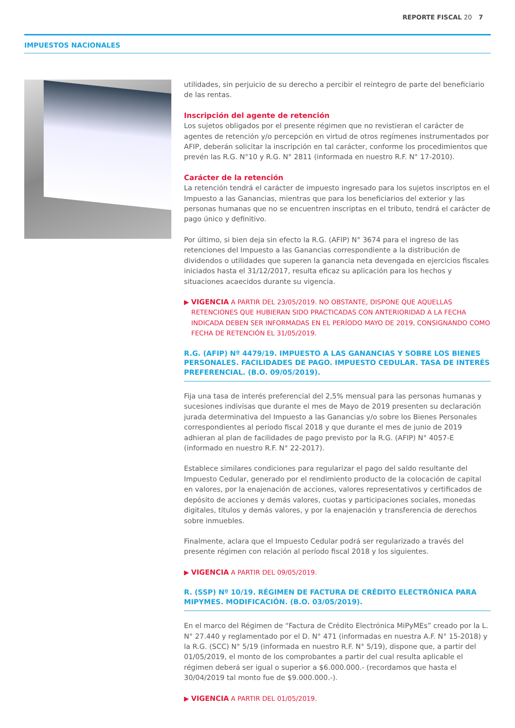REPORTE FISCAL 20 7
IMPUESTOS NACIONALES
utilidades, sin perjuicio de su derecho a percibir el reintegro de parte del beneficiario de las rentas.
Inscripción del agente de retención
Los sujetos obligados por el presente régimen que no revistieran el carácter de agentes de retención y/o percepción en virtud de otros regímenes instrumentados por AFIP, deberán solicitar la inscripción en tal carácter, conforme los procedimientos que prevén las R.G. N°10 y R.G. N° 2811 (informada en nuestro R.F. N° 17-2010).
Carácter de la retención
La retención tendrá el carácter de impuesto ingresado para los sujetos inscriptos en el Impuesto a las Ganancias, mientras que para los beneficiarios del exterior y las personas humanas que no se encuentren inscriptas en el tributo, tendrá el carácter de pago único y definitivo.
Por último, si bien deja sin efecto la R.G. (AFIP) N° 3674 para el ingreso de las retenciones del Impuesto a las Ganancias correspondiente a la distribución de dividendos o utilidades que superen la ganancia neta devengada en ejercicios fiscales iniciados hasta el 31/12/2017, resulta eficaz su aplicación para los hechos y situaciones acaecidos durante su vigencia.
▶ VIGENCIA A PARTIR DEL 23/05/2019. NO OBSTANTE, DISPONE QUE AQUELLAS RETENCIONES QUE HUBIERAN SIDO PRACTICADAS CON ANTERIORIDAD A LA FECHA INDICADA DEBEN SER INFORMADAS EN EL PERÍODO MAYO DE 2019, CONSIGNANDO COMO FECHA DE RETENCIÓN EL 31/05/2019.
R.G. (AFIP) Nº 4479/19. IMPUESTO A LAS GANANCIAS Y SOBRE LOS BIENES PERSONALES. FACILIDADES DE PAGO. IMPUESTO CEDULAR. TASA DE INTERÉS PREFERENCIAL. (B.O. 09/05/2019).
Fija una tasa de interés preferencial del 2,5% mensual para las personas humanas y sucesiones indivisas que durante el mes de Mayo de 2019 presenten su declaración jurada determinativa del Impuesto a las Ganancias y/o sobre los Bienes Personales correspondientes al período fiscal 2018 y que durante el mes de junio de 2019 adhieran al plan de facilidades de pago previsto por la R.G. (AFIP) N° 4057-E (informado en nuestro R.F. N° 22-2017).
Establece similares condiciones para regularizar el pago del saldo resultante del Impuesto Cedular, generado por el rendimiento producto de la colocación de capital en valores, por la enajenación de acciones, valores representativos y certificados de depósito de acciones y demás valores, cuotas y participaciones sociales, monedas digitales, títulos y demás valores, y por la enajenación y transferencia de derechos sobre inmuebles.
Finalmente, aclara que el Impuesto Cedular podrá ser regularizado a través del presente régimen con relación al período fiscal 2018 y los siguientes.
▶ VIGENCIA A PARTIR DEL 09/05/2019.
R. (SSP) Nº 10/19. RÉGIMEN DE FACTURA DE CRÉDITO ELECTRÓNICA PARA MIPYMES. MODIFICACIÓN. (B.O. 03/05/2019).
En el marco del Régimen de “Factura de Crédito Electrónica MiPyMEs” creado por la L. N° 27.440 y reglamentado por el D. N° 471 (informadas en nuestra A.F. N° 15-2018) y la R.G. (SCC) N° 5/19 (informada en nuestro R.F. N° 5/19), dispone que, a partir del 01/05/2019, el monto de los comprobantes a partir del cual resulta aplicable el régimen deberá ser igual o superior a $6.000.000.- (recordamos que hasta el 30/04/2019 tal monto fue de $9.000.000.-).
▶ VIGENCIA A PARTIR DEL 01/05/2019.